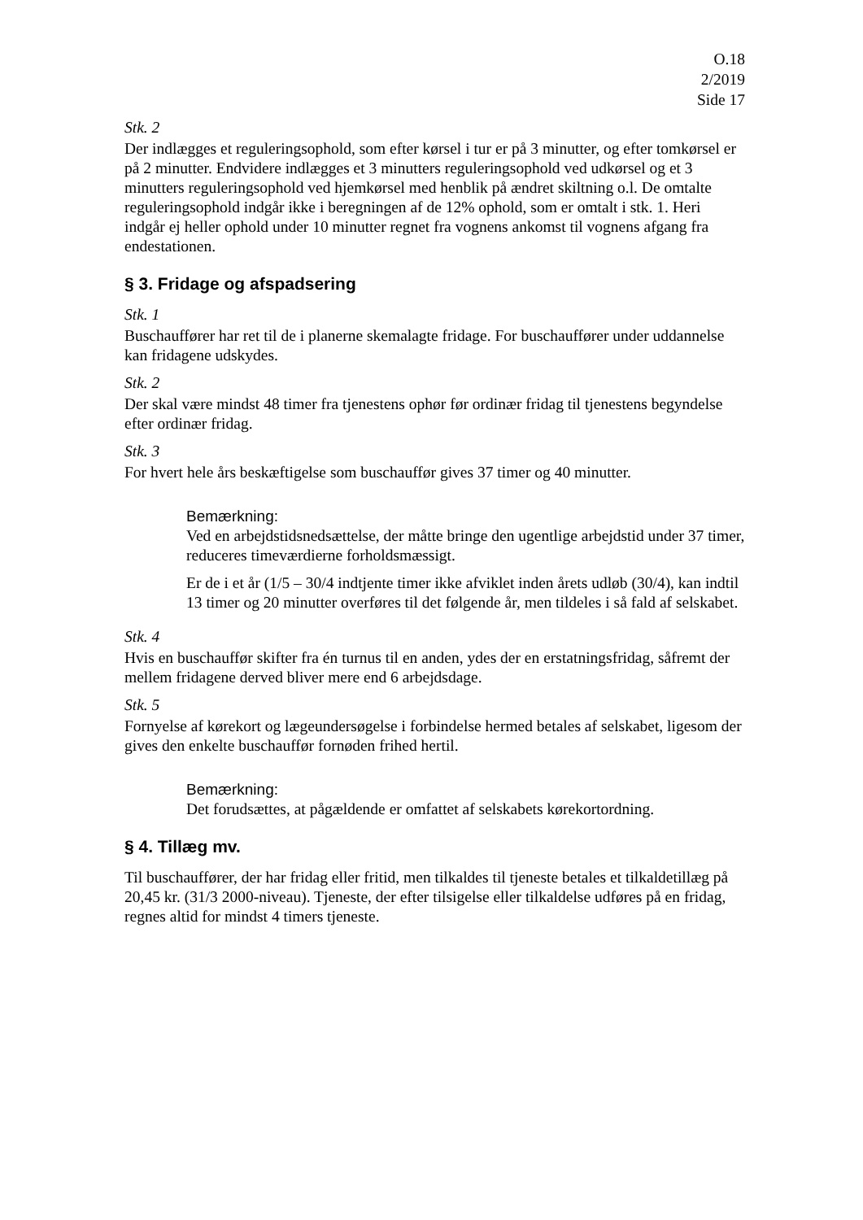O.18
2/2019
Side 17
Stk. 2
Der indlægges et reguleringsophold, som efter kørsel i tur er på 3 minutter, og efter tomkørsel er på 2 minutter. Endvidere indlægges et 3 minutters reguleringsophold ved udkørsel og et 3 minutters reguleringsophold ved hjemkørsel med henblik på ændret skiltning o.l. De omtalte reguleringsophold indgår ikke i beregningen af de 12% ophold, som er omtalt i stk. 1. Heri indgår ej heller ophold under 10 minutter regnet fra vognens ankomst til vognens afgang fra endestationen.
§ 3. Fridage og afspadsering
Stk. 1
Buschauffører har ret til de i planerne skemalagte fridage. For buschauffører under uddannelse kan fridagene udskydes.
Stk. 2
Der skal være mindst 48 timer fra tjenestens ophør før ordinær fridag til tjenestens begyndelse efter ordinær fridag.
Stk. 3
For hvert hele års beskæftigelse som buschauffør gives 37 timer og 40 minutter.
Bemærkning:
Ved en arbejdstidsnedsættelse, der måtte bringe den ugentlige arbejdstid under 37 timer, reduceres timeværdierne forholdsmæssigt.
Er de i et år (1/5 – 30/4 indtjente timer ikke afviklet inden årets udløb (30/4), kan indtil 13 timer og 20 minutter overføres til det følgende år, men tildeles i så fald af selskabet.
Stk. 4
Hvis en buschauffør skifter fra én turnus til en anden, ydes der en erstatningsfridag, såfremt der mellem fridagene derved bliver mere end 6 arbejdsdage.
Stk. 5
Fornyelse af kørekort og lægeundersøgelse i forbindelse hermed betales af selskabet, ligesom der gives den enkelte buschauffør fornøden frihed hertil.
Bemærkning:
Det forudsættes, at pågældende er omfattet af selskabets kørekortordning.
§ 4. Tillæg mv.
Til buschauffører, der har fridag eller fritid, men tilkaldes til tjeneste betales et tilkaldetillæg på 20,45 kr. (31/3 2000-niveau). Tjeneste, der efter tilsigelse eller tilkaldelse udføres på en fridag, regnes altid for mindst 4 timers tjeneste.